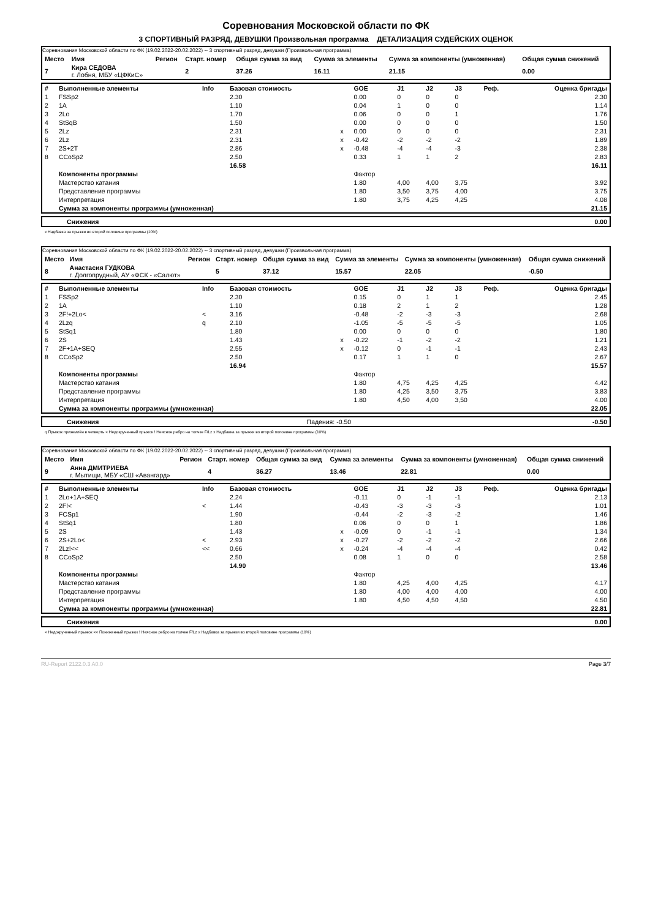Соревнования Московской области по ФК
3 СПОРТИВНЫЙ РАЗРЯД, ДЕВУШКИ Произвольная программа ДЕТАЛИЗАЦИЯ СУДЕЙСКИХ ОЦЕНОК
Соревнования Московской области по ФК (19.02.2022-20.02.2022) -- 3 спортивный разряд, девушки (Произвольная программа)
| Место | Имя | Регион | Старт. номер | Общая сумма за вид | Сумма за элементы | Сумма за компоненты (умноженная) | Общая сумма снижений |
| --- | --- | --- | --- | --- | --- | --- | --- |
| 7 | Кира СЕДОВА г. Лобня, МБУ «ЦФКиС» | | 2 | 37.26 | 16.11 | 21.15 | 0.00 |
| # | Выполненные элементы | Info | Базовая стоимость | | GOE | J1 | J2 | J3 | Реф. | Оценка бригады |
| --- | --- | --- | --- | --- | --- | --- | --- | --- | --- | --- |
| 1 | FSSp2 | | 2.30 | | 0.00 | 0 | 0 | 0 | | 2.30 |
| 2 | 1A | | 1.10 | | 0.04 | 1 | 0 | 0 | | 1.14 |
| 3 | 2Lo | | 1.70 | | 0.06 | 0 | 0 | 1 | | 1.76 |
| 4 | StSqB | | 1.50 | | 0.00 | 0 | 0 | 0 | | 1.50 |
| 5 | 2Lz | | 2.31 | x | 0.00 | 0 | 0 | 0 | | 2.31 |
| 6 | 2Lz | | 2.31 | x | -0.42 | -2 | -2 | -2 | | 1.89 |
| 7 | 2S+2T | | 2.86 | x | -0.48 | -4 | -4 | -3 | | 2.38 |
| 8 | CCoSp2 | | 2.50 | | 0.33 | 1 | 1 | 2 | | 2.83 |
| | | | 16.58 | | | | | | | 16.11 |
| | Компоненты программы | | | | Фактор | | | | | |
| | Мастерство катания | | | | 1.80 | 4,00 | 4,00 | 3,75 | | 3.92 |
| | Представление программы | | | | 1.80 | 3,50 | 3,75 | 4,00 | | 3.75 |
| | Интерпретация | | | | 1.80 | 3,75 | 4,25 | 4,25 | | 4.08 |
| | Сумма за компоненты программы (умноженная) | | | | | | | | | 21.15 |
| Снижения | 0.00 |
x Надбавка за прыжки во второй половине программы (10%)
Соревнования Московской области по ФК (19.02.2022-20.02.2022) -- 3 спортивный разряд, девушки (Произвольная программа)
| Место | Имя | Регион | Старт. номер | Общая сумма за вид | Сумма за элементы | Сумма за компоненты (умноженная) | Общая сумма снижений |
| --- | --- | --- | --- | --- | --- | --- | --- |
| 8 | Анастасия ГУДКОВА г. Долгопрудный, АУ «ФСК - «Салют» | | 5 | 37.12 | 15.57 | 22.05 | -0.50 |
| # | Выполненные элементы | Info | Базовая стоимость | | GOE | J1 | J2 | J3 | Реф. | Оценка бригады |
| --- | --- | --- | --- | --- | --- | --- | --- | --- | --- | --- |
| 1 | FSSp2 | | 2.30 | | 0.15 | 0 | 1 | 1 | | 2.45 |
| 2 | 1A | | 1.10 | | 0.18 | 2 | 1 | 2 | | 1.28 |
| 3 | 2F!+2Lo< | < | 3.16 | | -0.48 | -2 | -3 | -3 | | 2.68 |
| 4 | 2Lzq | q | 2.10 | | -1.05 | -5 | -5 | -5 | | 1.05 |
| 5 | StSq1 | | 1.80 | | 0.00 | 0 | 0 | 0 | | 1.80 |
| 6 | 2S | | 1.43 | x | -0.22 | -1 | -2 | -2 | | 1.21 |
| 7 | 2F+1A+SEQ | | 2.55 | x | -0.12 | 0 | -1 | -1 | | 2.43 |
| 8 | CCoSp2 | | 2.50 | | 0.17 | 1 | 1 | 0 | | 2.67 |
| | | | 16.94 | | | | | | | 15.57 |
| | Компоненты программы | | | | Фактор | | | | | |
| | Мастерство катания | | | | 1.80 | 4,75 | 4,25 | 4,25 | | 4.42 |
| | Представление программы | | | | 1.80 | 4,25 | 3,50 | 3,75 | | 3.83 |
| | Интерпретация | | | | 1.80 | 4,50 | 4,00 | 3,50 | | 4.00 |
| | Сумма за компоненты программы (умноженная) | | | | | | | | | 22.05 |
| Снижения | Падения: -0.50 | -0.50 |
q Прыжок приземлён в четверть < Недокрученный прыжок ! Неясное ребро на толчке F/Lz x Надбавка за прыжки во второй половине программы (10%)
Соревнования Московской области по ФК (19.02.2022-20.02.2022) -- 3 спортивный разряд, девушки (Произвольная программа)
| Место | Имя | Регион | Старт. номер | Общая сумма за вид | Сумма за элементы | Сумма за компоненты (умноженная) | Общая сумма снижений |
| --- | --- | --- | --- | --- | --- | --- | --- |
| 9 | Анна ДМИТРИЕВА г. Мытищи, МБУ «СШ «Авангард» | | 4 | 36.27 | 13.46 | 22.81 | 0.00 |
| # | Выполненные элементы | Info | Базовая стоимость | | GOE | J1 | J2 | J3 | Реф. | Оценка бригады |
| --- | --- | --- | --- | --- | --- | --- | --- | --- | --- | --- |
| 1 | 2Lo+1A+SEQ | | 2.24 | | -0.11 | 0 | -1 | -1 | | 2.13 |
| 2 | 2F!< | < | 1.44 | | -0.43 | -3 | -3 | -3 | | 1.01 |
| 3 | FCSp1 | | 1.90 | | -0.44 | -2 | -3 | -2 | | 1.46 |
| 4 | StSq1 | | 1.80 | | 0.06 | 0 | 0 | 1 | | 1.86 |
| 5 | 2S | | 1.43 | x | -0.09 | 0 | -1 | -1 | | 1.34 |
| 6 | 2S+2Lo< | < | 2.93 | x | -0.27 | -2 | -2 | -2 | | 2.66 |
| 7 | 2Lz!<< | << | 0.66 | x | -0.24 | -4 | -4 | -4 | | 0.42 |
| 8 | CCoSp2 | | 2.50 | | 0.08 | 1 | 0 | 0 | | 2.58 |
| | | | 14.90 | | | | | | | 13.46 |
| | Компоненты программы | | | | Фактор | | | | | |
| | Мастерство катания | | | | 1.80 | 4,25 | 4,00 | 4,25 | | 4.17 |
| | Представление программы | | | | 1.80 | 4,00 | 4,00 | 4,00 | | 4.00 |
| | Интерпретация | | | | 1.80 | 4,50 | 4,50 | 4,50 | | 4.50 |
| | Сумма за компоненты программы (умноженная) | | | | | | | | | 22.81 |
| Снижения | 0.00 |
< Недокрученный прыжок << Пониженный прыжок ! Неясное ребро на толчке F/Lz x Надбавка за прыжки во второй половине программы (10%)
RU-Report 2122.0.3 A0.0 Page 3/7